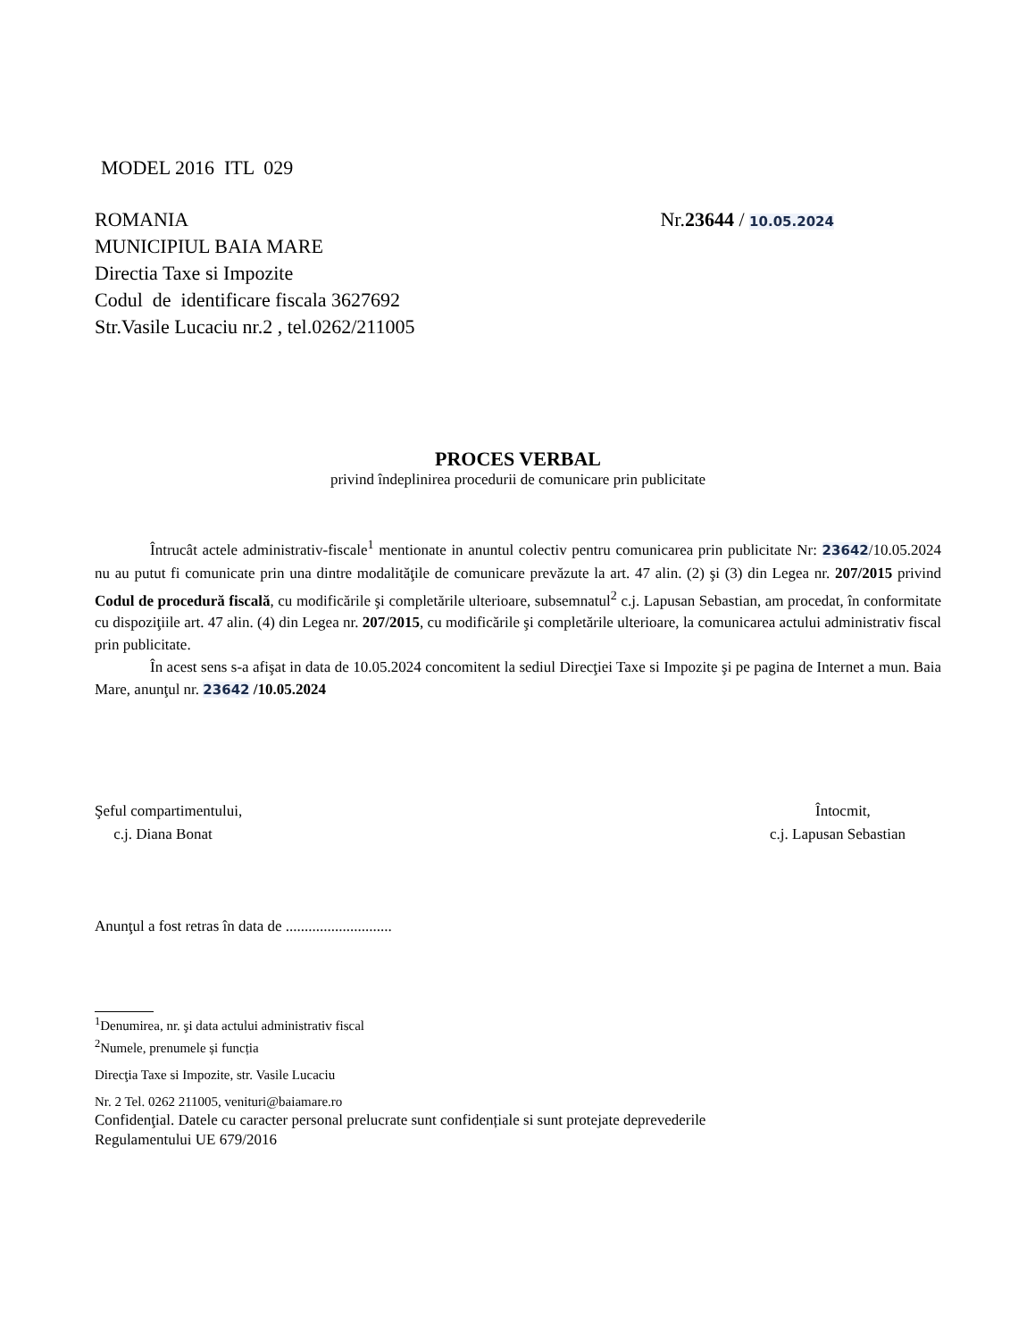MODEL 2016 ITL 029
ROMANIA
MUNICIPIUL BAIA MARE
Directia Taxe si Impozite
Codul de identificare fiscala 3627692
Str.Vasile Lucaciu nr.2 , tel.0262/211005
Nr.23644 / 10.05.2024
PROCES VERBAL
privind îndeplinirea procedurii de comunicare prin publicitate
Întrucât actele administrativ-fiscale<sup>1</sup> mentionate in anuntul colectiv pentru comunicarea prin publicitate Nr: 23642/10.05.2024 nu au putut fi comunicate prin una dintre modalităţile de comunicare prevăzute la art. 47 alin. (2) şi (3) din Legea nr. 207/2015 privind Codul de procedură fiscală, cu modificările şi completările ulterioare, subsemnatul<sup>2</sup> c.j. Lapusan Sebastian, am procedat, în conformitate cu dispoziţiile art. 47 alin. (4) din Legea nr. 207/2015, cu modificările şi completările ulterioare, la comunicarea actului administrativ fiscal prin publicitate.
În acest sens s-a afişat in data de 10.05.2024 concomitent la sediul Direcţiei Taxe si Impozite şi pe pagina de Internet a mun. Baia Mare, anunţul nr. 23642 /10.05.2024
Şeful compartimentului,
c.j. Diana Bonat
Întocmit,
c.j. Lapusan Sebastian
Anunţul a fost retras în data de ............................
<sup>1</sup> Denumirea, nr. şi data actului administrativ fiscal
<sup>2</sup> Numele, prenumele și funcția
Direcţia Taxe si Impozite, str. Vasile Lucaciu
Nr. 2 Tel. 0262 211005, venituri@baiamare.ro
Confidenţial. Datele cu caracter personal prelucrate sunt confidențiale si sunt protejate deprevederile
Regulamentului UE 679/2016